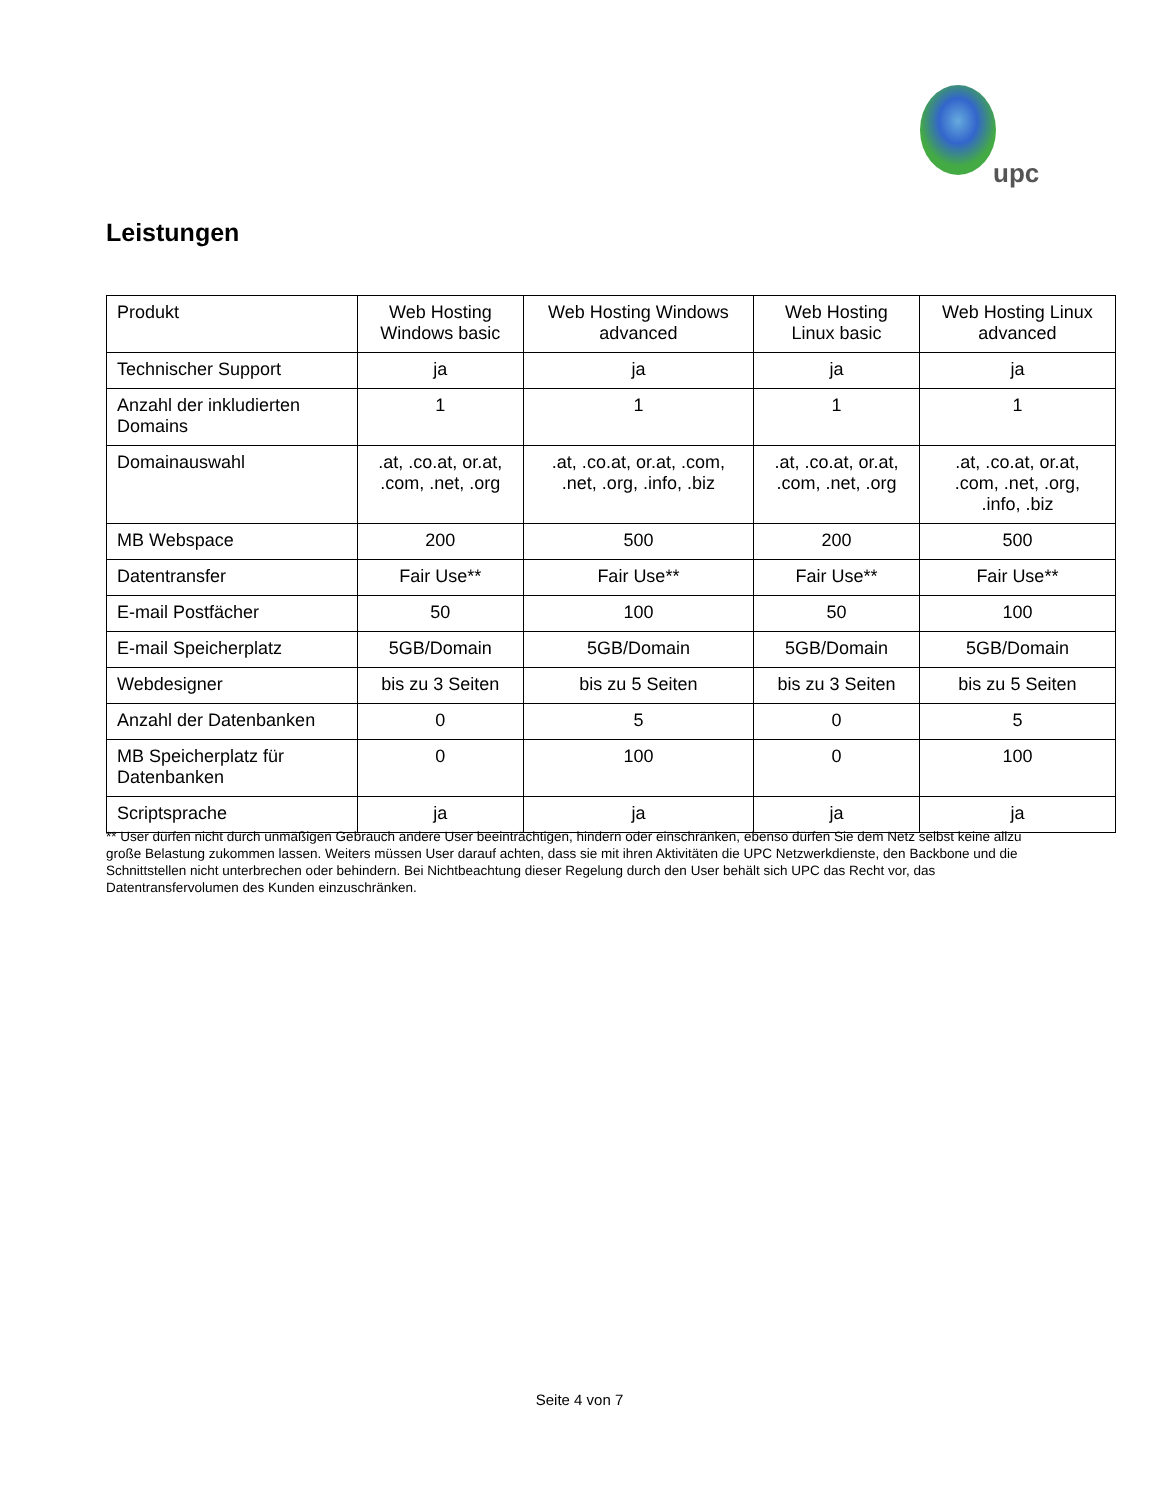upc
Leistungen
| Produkt | Web Hosting Windows basic | Web Hosting Windows advanced | Web Hosting Linux basic | Web Hosting Linux advanced |
| --- | --- | --- | --- | --- |
| Technischer Support | ja | ja | ja | ja |
| Anzahl der inkludierten Domains | 1 | 1 | 1 | 1 |
| Domainauswahl | .at, .co.at, or.at, .com, .net, .org | .at, .co.at, or.at, .com, .net, .org, .info, .biz | .at, .co.at, or.at, .com, .net, .org | .at, .co.at, or.at, .com, .net, .org, .info, .biz |
| MB Webspace | 200 | 500 | 200 | 500 |
| Datentransfer | Fair Use** | Fair Use** | Fair Use** | Fair Use** |
| E-mail Postfächer | 50 | 100 | 50 | 100 |
| E-mail Speicherplatz | 5GB/Domain | 5GB/Domain | 5GB/Domain | 5GB/Domain |
| Webdesigner | bis zu 3 Seiten | bis zu 5 Seiten | bis zu 3 Seiten | bis zu 5 Seiten |
| Anzahl der Datenbanken | 0 | 5 | 0 | 5 |
| MB Speicherplatz für Datenbanken | 0 | 100 | 0 | 100 |
| Scriptsprache | ja | ja | ja | ja |
** User dürfen nicht durch unmäßigen Gebrauch andere User beeinträchtigen, hindern oder einschränken, ebenso dürfen Sie dem Netz selbst keine allzu große Belastung zukommen lassen. Weiters müssen User darauf achten, dass sie mit ihren Aktivitäten die UPC Netzwerkdienste, den Backbone und die Schnittstellen nicht unterbrechen oder behindern. Bei Nichtbeachtung dieser Regelung durch den User behält sich UPC das Recht vor, das Datentransfervolumen des Kunden einzuschränken.
Seite 4 von 7